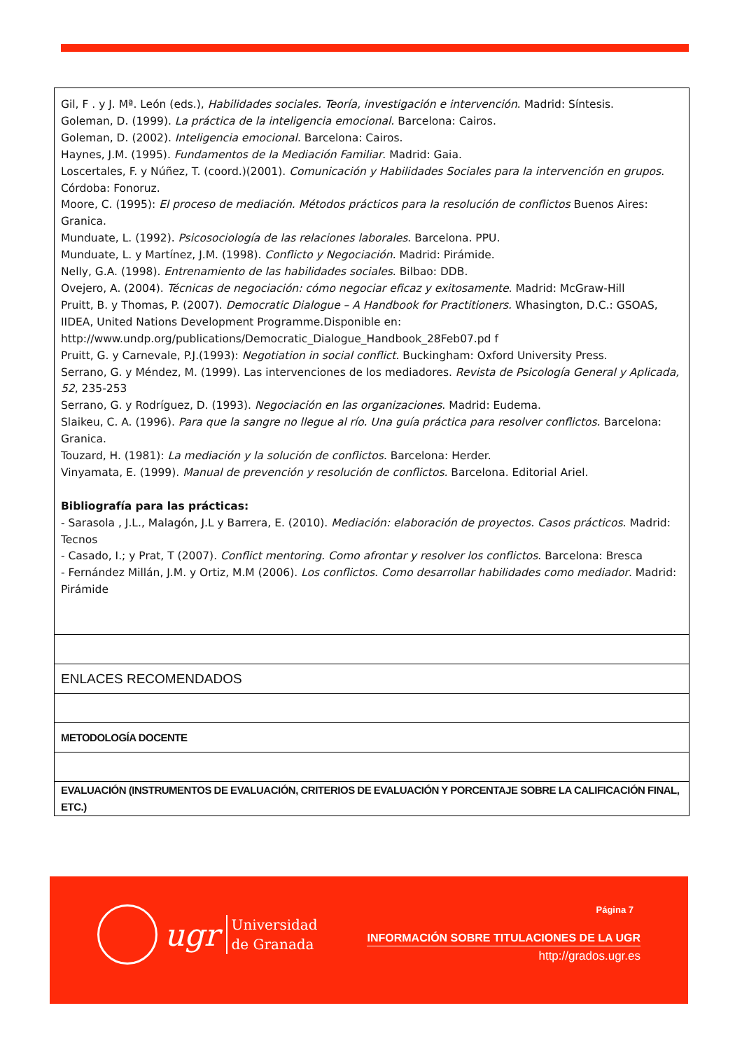| Gil, F . y J. Mª. León (eds.), Habilidades sociales. Teoría, investigación e intervención . Madrid: Síntesis. Goleman, D. (1999). La práctica de la inteligencia emocional. Barcelona: Cairos. Goleman, D. (2002). Inteligencia emocional . Barcelona: Cairos. Haynes, J.M. (1995). Fundamentos de la Mediación Familiar . Madrid: Gaia. Loscertales, F. y Núñez, T. (coord.)(2001). Comunicación y Habilidades Sociales para la intervención en grupos . Córdoba: Fonoruz. Moore, C. (1995): El proceso de mediación. Métodos prácticos para la resolución de conflictos Buenos Aires: Granica. Munduate, L. (1992). Psicosociología de las relaciones laborales . Barcelona. PPU. Munduate, L. y Martínez, J.M. (1998). Conflicto y Negociación. Madrid: Pirámide. Nelly, G.A. (1998). Entrenamiento de las habilidades sociales . Bilbao: DDB. Ovejero, A. (2004). Técnicas de negociación: cómo negociar eficaz y exitosamente . Madrid: McGraw-Hill Pruitt, B. y Thomas, P. (2007). Democratic Dialogue – A Handbook for Practitioners. Whasington, D.C.: GSOAS, IIDEA, United Nations Development Programme.Disponible en: http://www.undp.org/publications/Democratic_Dialogue_Handbook_28Feb07.pd f Pruitt, G. y Carnevale, P.J.(1993): Negotiation in social conflict . Buckingham: Oxford University Press. Serrano, G. y Méndez, M. (1999). Las intervenciones de los mediadores. Revista de Psicología General y Aplicada, 52 , 235-253 Serrano, G. y Rodríguez, D. (1993). Negociación en las organizaciones . Madrid: Eudema. Slaikeu, C. A. (1996). Para que la sangre no llegue al río. Una guía práctica para resolver conflictos. Barcelona: Granica. Touzard, H. (1981): La mediación y la solución de conflictos. Barcelona: Herder. Vinyamata, E. (1999). Manual de prevención y resolución de conflictos. Barcelona. Editorial Ariel. Bibliografía para las prácticas: - Sarasola , J.L., Malagón, J.L y Barrera, E. (2010). Mediación: elaboración de proyectos. Casos prácticos . Madrid: Tecnos - Casado, I.; y Prat, T (2007). Conflict mentoring. Como afrontar y resolver los conflictos . Barcelona: Bresca - Fernández Millán, J.M. y Ortiz, M.M (2006). Los conflictos. Como desarrollar habilidades como mediador . Madrid: Pirámide |
| ENLACES RECOMENDADOS |
| METODOLOGÍA DOCENTE |
| EVALUACIÓN (INSTRUMENTOS DE EVALUACIÓN, CRITERIOS DE EVALUACIÓN Y PORCENTAJE SOBRE LA CALIFICACIÓN FINAL, ETC.) |
ugr
Universidad
de Granada
Página 7
INFORMACIÓN SOBRE TITULACIONES DE LA UGR
http://grados.ugr.es